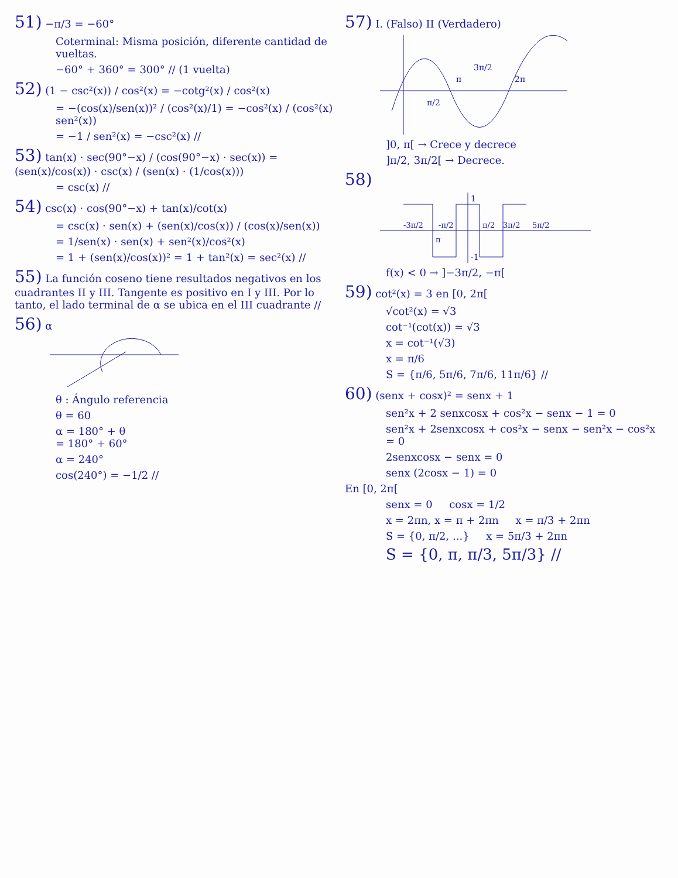51) −π/3 = −60°
Coterminal: Misma posición, diferente cantidad de vueltas.
−60° + 360° = 300° // (1 vuelta)
52) (1 − csc²(x)) / cos²(x) = −cotg²(x) / cos²(x)
= −(cos(x)/sen(x))² / (cos²(x)/1) = −cos²(x) / (cos²(x) sen²(x))
= −1 / sen²(x) = −csc²(x) //
53) tan(x) · sec(90°−x) / (cos(90°−x) · sec(x)) = (sen(x)/cos(x)) · csc(x) / (sen(x) · (1/cos(x)))
= csc(x) //
54) csc(x) · cos(90°−x) + tan(x)/cot(x)
= csc(x) · sen(x) + (sen(x)/cos(x)) / (cos(x)/sen(x))
= 1/sen(x) · sen(x) + sen²(x)/cos²(x)
= 1 + (sen(x)/cos(x))² = 1 + tan²(x) = sec²(x) //
55) La función coseno tiene resultados negativos en los cuadrantes II y III. Tangente es positivo en I y III. Por lo tanto, el lado terminal de α se ubica en el III cuadrante //
56) α
θ : Ángulo referencia
θ = 60
α = 180° + θ
= 180° + 60°
α = 240°
cos(240°) = −1/2 //
57) I. (Falso) II (Verdadero)
π/2
π
3π/2
2π
]0, π[ → Crece y decrece
]π/2, 3π/2[ → Decrece.
58)
1
-1
-3π/2
-π/2
π/2
3π/2
5π/2
π
f(x) < 0 → ]−3π/2, −π[
59) cot²(x) = 3 en [0, 2π[
√cot²(x) = √3
cot⁻¹(cot(x)) = √3
x = cot⁻¹(√3)
x = π/6
S = {π/6, 5π/6, 7π/6, 11π/6} //
60) (senx + cosx)² = senx + 1
sen²x + 2 senxcosx + cos²x − senx − 1 = 0
sen²x + 2senxcosx + cos²x − senx − sen²x − cos²x = 0
2senxcosx − senx = 0
senx (2cosx − 1) = 0
En [0, 2π[
senx = 0 cosx = 1/2
x = 2πn, x = π + 2πn x = π/3 + 2πn
S = {0, π/2, ...} x = 5π/3 + 2πn
S = {0, π, π/3, 5π/3} //